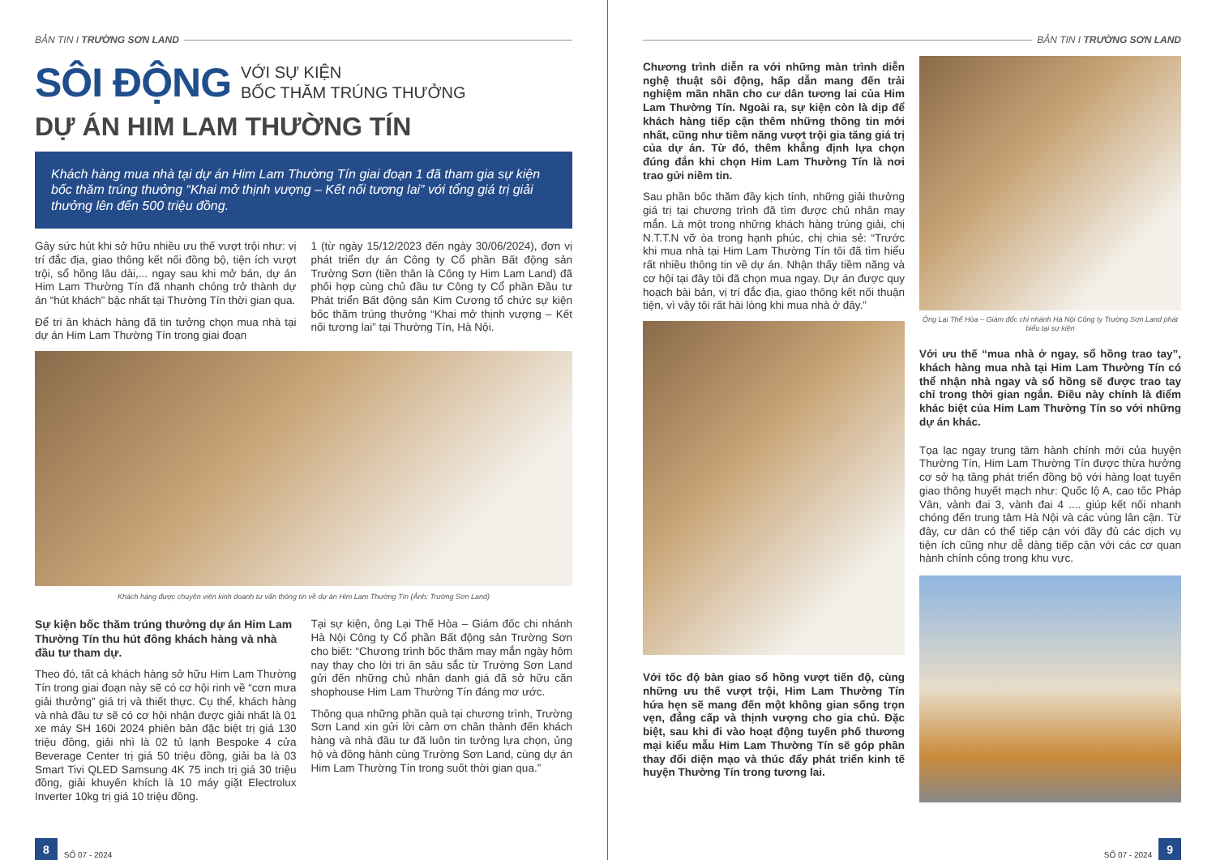BẢN TIN I TRƯỜNG SƠN LAND
SÔI ĐỘNG VỚI SỰ KIỆN
BỐC THĂM TRÚNG THƯỞNG
DỰ ÁN HIM LAM THƯỜNG TÍN
Khách hàng mua nhà tại dự án Him Lam Thường Tín giai đoạn 1 đã tham gia sự kiện bốc thăm trúng thưởng “Khai mở thịnh vượng – Kết nối tương lai” với tổng giá trị giải thưởng lên đến 500 triệu đồng.
Gây sức hút khi sở hữu nhiều ưu thế vượt trội như: vị trí đắc địa, giao thông kết nối đồng bộ, tiện ích vượt trội, sổ hồng lâu dài,... ngay sau khi mở bán, dự án Him Lam Thường Tín đã nhanh chóng trở thành dự án “hút khách” bậc nhất tại Thường Tín thời gian qua.
Để tri ân khách hàng đã tin tưởng chọn mua nhà tại dự án Him Lam Thường Tín trong giai đoạn
1 (từ ngày 15/12/2023 đến ngày 30/06/2024), đơn vị phát triển dự án Công ty Cổ phần Bất động sản Trường Sơn (tiền thân là Công ty Him Lam Land) đã phối hợp cùng chủ đầu tư Công ty Cổ phần Đầu tư Phát triển Bất động sản Kim Cương tổ chức sự kiện bốc thăm trúng thưởng “Khai mở thịnh vượng – Kết nối tương lai” tại Thường Tín, Hà Nội.
Khách hàng được chuyên viên kinh doanh tư vấn thông tin về dự án Him Lam Thường Tín (Ảnh: Trường Sơn Land)
Sự kiện bốc thăm trúng thưởng dự án Him Lam Thường Tín thu hút đông khách hàng và nhà đầu tư tham dự.
Theo đó, tất cả khách hàng sở hữu Him Lam Thường Tín trong giai đoạn này sẽ có cơ hội rinh về “cơn mưa giải thưởng” giá trị và thiết thực. Cụ thể, khách hàng và nhà đầu tư sẽ có cơ hội nhận được giải nhất là 01 xe máy SH 160i 2024 phiên bản đặc biệt trị giá 130 triệu đồng, giải nhì là 02 tủ lạnh Bespoke 4 cửa Beverage Center trị giá 50 triệu đồng, giải ba là 03 Smart Tivi QLED Samsung 4K 75 inch trị giá 30 triệu đồng, giải khuyến khích là 10 máy giặt Electrolux Inverter 10kg trị giá 10 triệu đồng.
Tại sự kiện, ông Lại Thế Hòa – Giám đốc chi nhánh Hà Nội Công ty Cổ phần Bất động sản Trường Sơn cho biết: “Chương trình bốc thăm may mắn ngày hôm nay thay cho lời tri ân sâu sắc từ Trường Sơn Land gửi đến những chủ nhân danh giá đã sở hữu căn shophouse Him Lam Thường Tín đáng mơ ước.
Thông qua những phần quà tại chương trình, Trường Sơn Land xin gửi lời cảm ơn chân thành đến khách hàng và nhà đầu tư đã luôn tin tưởng lựa chọn, ủng hộ và đồng hành cùng Trường Sơn Land, cùng dự án Him Lam Thường Tín trong suốt thời gian qua.”
8 SỐ 07 - 2024
BẢN TIN I TRƯỜNG SƠN LAND
Chương trình diễn ra với những màn trình diễn nghệ thuật sôi động, hấp dẫn mang đến trải nghiệm mãn nhãn cho cư dân tương lai của Him Lam Thường Tín. Ngoài ra, sự kiện còn là dịp để khách hàng tiếp cận thêm những thông tin mới nhất, cũng như tiềm năng vượt trội gia tăng giá trị của dự án. Từ đó, thêm khẳng định lựa chọn đúng đắn khi chọn Him Lam Thường Tín là nơi trao gửi niềm tin.
Sau phần bốc thăm đầy kịch tính, những giải thưởng giá trị tại chương trình đã tìm được chủ nhân may mắn. Là một trong những khách hàng trúng giải, chị N.T.T.N vỡ òa trong hạnh phúc, chị chia sẻ: “Trước khi mua nhà tại Him Lam Thường Tín tôi đã tìm hiểu rất nhiều thông tin về dự án. Nhận thấy tiềm năng và cơ hội tại đây tôi đã chọn mua ngay. Dự án được quy hoạch bài bản, vị trí đắc địa, giao thông kết nối thuận tiện, vì vậy tôi rất hài lòng khi mua nhà ở đây.”
Với tốc độ bàn giao sổ hồng vượt tiến độ, cùng những ưu thế vượt trội, Him Lam Thường Tín hứa hẹn sẽ mang đến một không gian sống trọn vẹn, đẳng cấp và thịnh vượng cho gia chủ. Đặc biệt, sau khi đi vào hoạt động tuyến phố thương mại kiểu mẫu Him Lam Thường Tín sẽ góp phần thay đổi diện mạo và thúc đẩy phát triển kinh tế huyện Thường Tín trong tương lai.
Ông Lại Thế Hòa – Giám đốc chi nhánh Hà Nội Công ty Trường Sơn Land phát biểu tại sự kiện
Với ưu thế “mua nhà ở ngay, sổ hồng trao tay”, khách hàng mua nhà tại Him Lam Thường Tín có thể nhận nhà ngay và sổ hồng sẽ được trao tay chỉ trong thời gian ngắn. Điều này chính là điểm khác biệt của Him Lam Thường Tín so với những dự án khác.
Tọa lạc ngay trung tâm hành chính mới của huyện Thường Tín, Him Lam Thường Tín được thừa hưởng cơ sở hạ tầng phát triển đồng bộ với hàng loạt tuyến giao thông huyết mạch như: Quốc lộ A, cao tốc Pháp Vân, vành đai 3, vành đai 4 .... giúp kết nối nhanh chóng đến trung tâm Hà Nội và các vùng lân cận. Từ đây, cư dân có thể tiếp cận với đầy đủ các dịch vụ tiện ích cũng như dễ dàng tiếp cận với các cơ quan hành chính công trong khu vực.
SỐ 07 - 2024 9